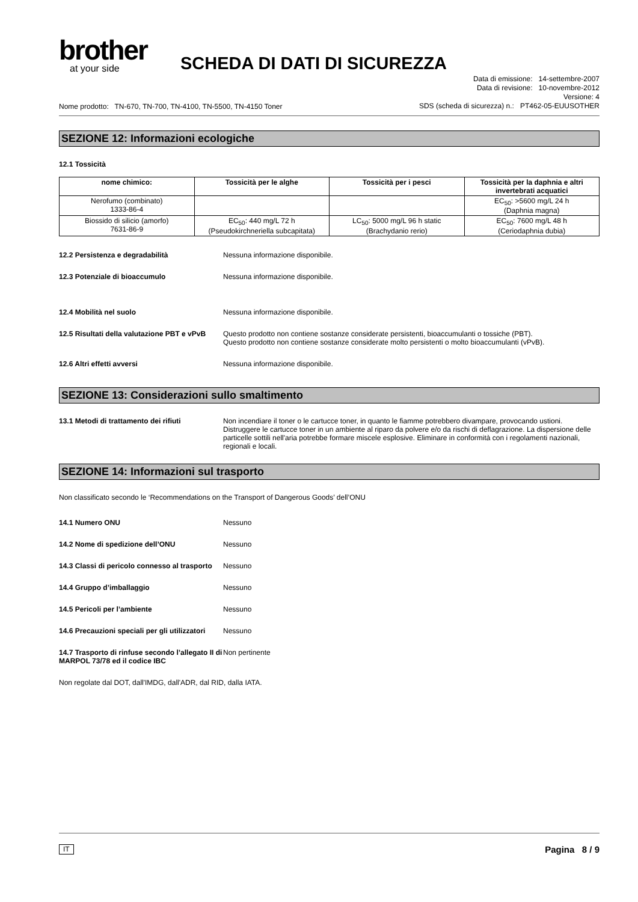brother
at your side
SCHEDA DI DATI DI SICUREZZA
Nome prodotto: TN-670, TN-700, TN-4100, TN-5500, TN-4150 Toner
Data di emissione: 14-settembre-2007
Data di revisione: 10-novembre-2012
Versione: 4
SDS (scheda di sicurezza) n.: PT462-05-EUUSOTHER
SEZIONE 12: Informazioni ecologiche
12.1 Tossicità
| nome chimico: | Tossicità per le alghe | Tossicità per i pesci | Tossicità per la daphnia e altri invertebrati acquatici |
| --- | --- | --- | --- |
| Nerofumo (combinato) 1333-86-4 | | | EC<sub>50</sub>: >5600 mg/L 24 h (Daphnia magna) |
| Biossido di silicio (amorfo) 7631-86-9 | EC<sub>50</sub>: 440 mg/L 72 h (Pseudokirchneriella subcapitata) | LC<sub>50</sub>: 5000 mg/L 96 h static (Brachydanio rerio) | EC<sub>50</sub>: 7600 mg/L 48 h (Ceriodaphnia dubia) |
12.2 Persistenza e degradabilità Nessuna informazione disponibile.
12.3 Potenziale di bioaccumulo Nessuna informazione disponibile.
12.4 Mobilità nel suolo Nessuna informazione disponibile.
12.5 Risultati della valutazione PBT e vPvB
Questo prodotto non contiene sostanze considerate persistenti, bioaccumulanti o tossiche (PBT).
Questo prodotto non contiene sostanze considerate molto persistenti o molto bioaccumulanti (vPvB).
12.6 Altri effetti avversi Nessuna informazione disponibile.
SEZIONE 13: Considerazioni sullo smaltimento
13.1 Metodi di trattamento dei rifiuti
Non incendiare il toner o le cartucce toner, in quanto le fiamme potrebbero divampare, provocando ustioni. Distruggere le cartucce toner in un ambiente al riparo da polvere e/o da rischi di deflagrazione. La dispersione delle particelle sottili nell'aria potrebbe formare miscele esplosive. Eliminare in conformità con i regolamenti nazionali, regionali e locali.
SEZIONE 14: Informazioni sul trasporto
Non classificato secondo le ‘Recommendations on the Transport of Dangerous Goods’ dell’ONU
14.1 Numero ONU Nessuno
14.2 Nome di spedizione dell’ONU Nessuno
14.3 Classi di pericolo connesso al trasporto
Nessuno
14.4 Gruppo d’imballaggio Nessuno
14.5 Pericoli per l’ambiente Nessuno
14.6 Precauzioni speciali per gli utilizzatori
Nessuno
14.7 Trasporto di rinfuse secondo l’allegato II di MARPOL 73/78 ed il codice IBC
Non pertinente
Non regolate dal DOT, dall'IMDG, dall'ADR, dal RID, dalla IATA.
IT Pagina 8 / 9